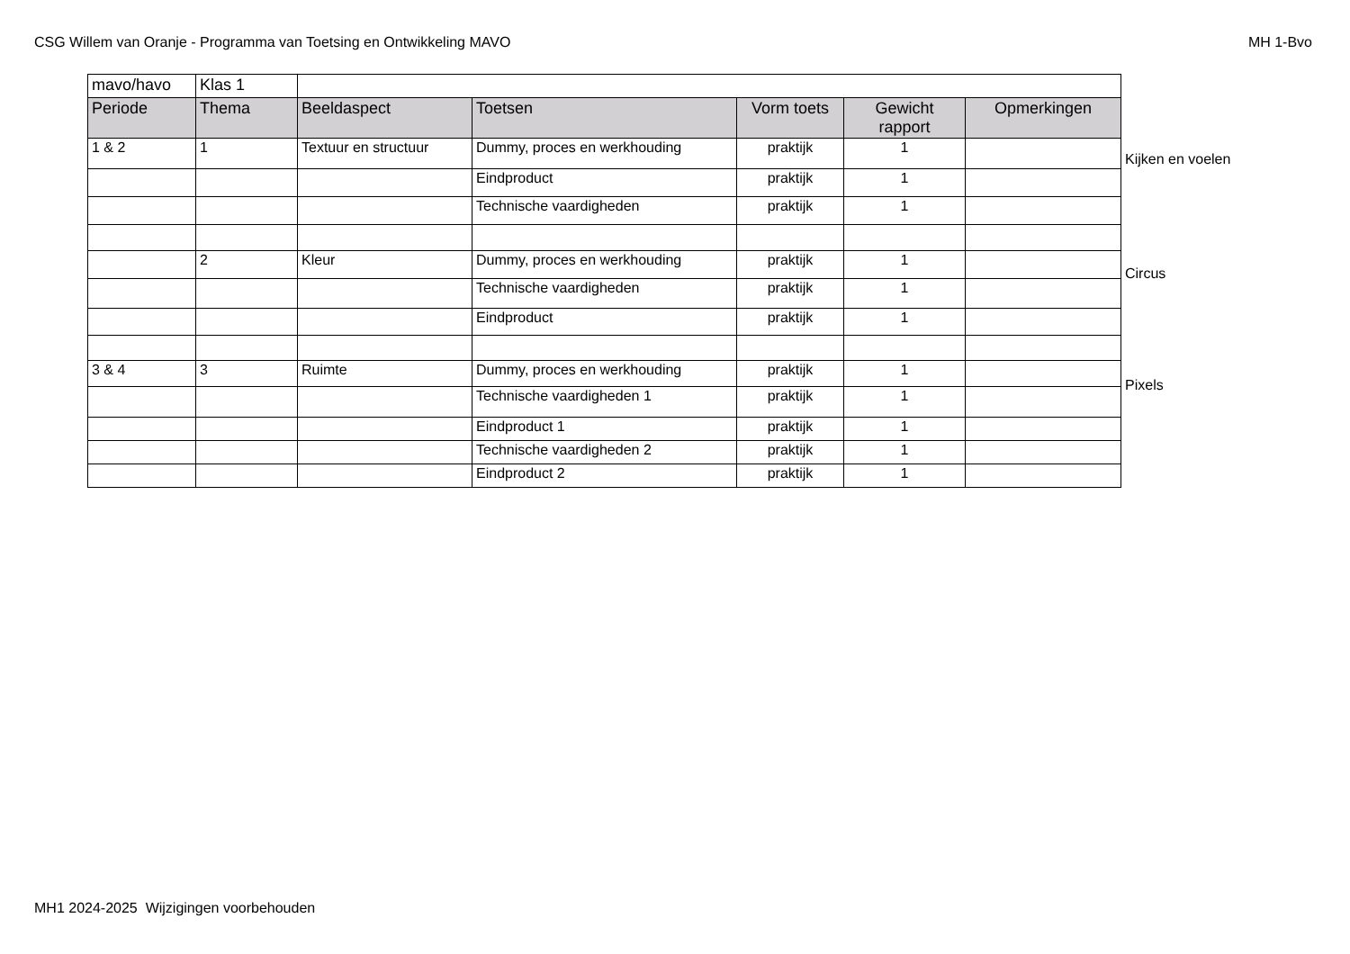CSG Willem van Oranje - Programma van Toetsing en Ontwikkeling MAVO MH 1-Bvo
| mavo/havo | Klas 1 | | | | | |
| Periode | Thema | Beeldaspect | Toetsen | Vorm toets | Gewicht rapport | Opmerkingen |
| 1 & 2 | 1 | Textuur en structuur | Dummy, proces en werkhouding | praktijk | 1 | |
| | | | Eindproduct | praktijk | 1 | |
| | | | Technische vaardigheden | praktijk | 1 | |
| | 2 | Kleur | Dummy, proces en werkhouding | praktijk | 1 | |
| | | | Technische vaardigheden | praktijk | 1 | |
| | | | Eindproduct | praktijk | 1 | |
| 3 & 4 | 3 | Ruimte | Dummy, proces en werkhouding | praktijk | 1 | |
| | | | Technische vaardigheden 1 | praktijk | 1 | |
| | | | Eindproduct 1 | praktijk | 1 | |
| | | | Technische vaardigheden 2 | praktijk | 1 | |
| | | | Eindproduct 2 | praktijk | 1 | |
Kijken en voelen
Circus
Pixels
MH1 2024-2025 Wijzigingen voorbehouden